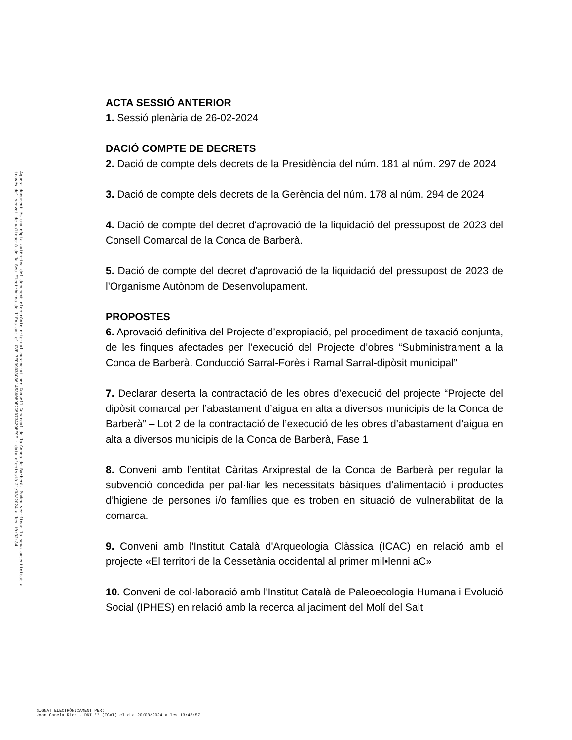Aquest document és una còpia autèntica del document electrònic original custodiat per Consell Comarcal de la Conca de Barberà. Podeu verificar la seva autenticitat a
través del servei de validació de la Seu Electrònica de l'Ens amb el CVE 7EF99033C86145360BDE7C5D73A29BE9E i data d'emissió 21/03/2024 a les 10:32:34
ACTA SESSIÓ ANTERIOR
1. Sessió plenària de 26-02-2024
DACIÓ COMPTE DE DECRETS
2. Dació de compte dels decrets de la Presidència del núm. 181 al núm. 297 de 2024
3. Dació de compte dels decrets de la Gerència del núm. 178 al núm. 294 de 2024
4. Dació de compte del decret d'aprovació de la liquidació del pressupost de 2023 del Consell Comarcal de la Conca de Barberà.
5. Dació de compte del decret d'aprovació de la liquidació del pressupost de 2023 de l'Organisme Autònom de Desenvolupament.
PROPOSTES
6. Aprovació definitiva del Projecte d’expropiació, pel procediment de taxació conjunta, de les finques afectades per l’execució del Projecte d’obres “Subministrament a la Conca de Barberà. Conducció Sarral-Forès i Ramal Sarral-dipòsit municipal”
7. Declarar deserta la contractació de les obres d’execució del projecte “Projecte del dipòsit comarcal per l’abastament d’aigua en alta a diversos municipis de la Conca de Barberà” – Lot 2 de la contractació de l’execució de les obres d’abastament d’aigua en alta a diversos municipis de la Conca de Barberà, Fase 1
8. Conveni amb l’entitat Càritas Arxiprestal de la Conca de Barberà per regular la subvenció concedida per pal·liar les necessitats bàsiques d’alimentació i productes d’higiene de persones i/o famílies que es troben en situació de vulnerabilitat de la comarca.
9. Conveni amb l'Institut Català d'Arqueologia Clàssica (ICAC) en relació amb el projecte «El territori de la Cessetània occidental al primer mil•lenni aC»
10. Conveni de col·laboració amb l'Institut Català de Paleoecologia Humana i Evolució Social (IPHES) en relació amb la recerca al jaciment del Molí del Salt
SIGNAT ELECTRÒNICAMENT PER:
Joan Canela Rios - DNI ** (TCAT) el dia 20/03/2024 a les 13:43:57